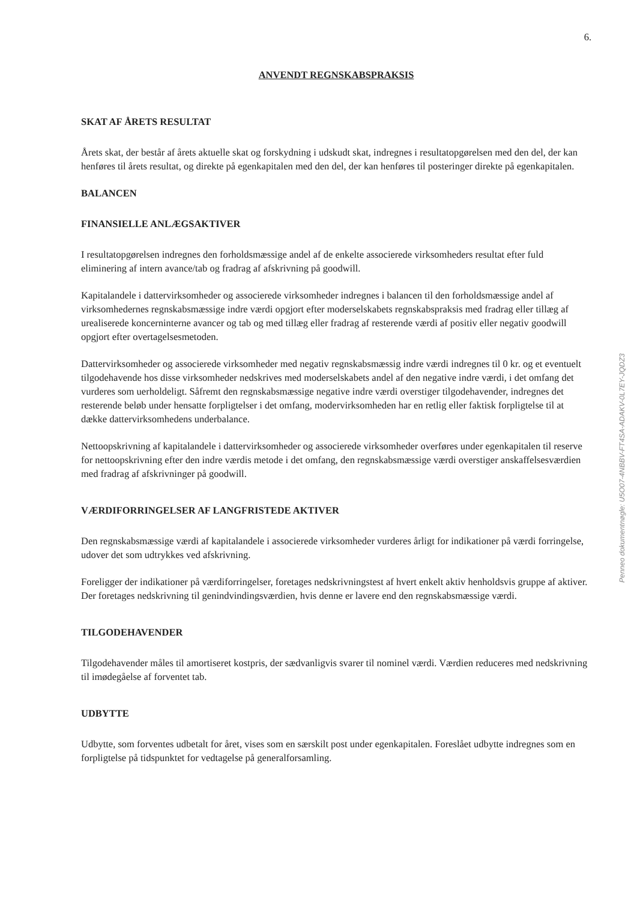6.
ANVENDT REGNSKABSPRAKSIS
SKAT AF ÅRETS RESULTAT
Årets skat, der består af årets aktuelle skat og forskydning i udskudt skat, indregnes i resultatopgørelsen med den del, der kan henføres til årets resultat, og direkte på egenkapitalen med den del, der kan henføres til posteringer direkte på egenkapitalen.
BALANCEN
FINANSIELLE ANLÆGSAKTIVER
I resultatopgørelsen indregnes den forholdsmæssige andel af de enkelte associerede virksomheders resultat efter fuld eliminering af intern avance/tab og fradrag af afskrivning på goodwill.
Kapitalandele i dattervirksomheder og associerede virksomheder indregnes i balancen til den forholdsmæssige andel af virksomhedernes regnskabsmæssige indre værdi opgjort efter moderselskabets regnskabspraksis med fradrag eller tillæg af urealiserede koncerninterne avancer og tab og med tillæg eller fradrag af resterende værdi af positiv eller negativ goodwill opgjort efter overtagelsesmetoden.
Dattervirksomheder og associerede virksomheder med negativ regnskabsmæssig indre værdi indregnes til 0 kr. og et eventuelt tilgodehavende hos disse virksomheder nedskrives med moderselskabets andel af den negative indre værdi, i det omfang det vurderes som uerholdeligt. Såfremt den regnskabsmæssige negative indre værdi overstiger tilgodehavender, indregnes det resterende beløb under hensatte forpligtelser i det omfang, modervirksomheden har en retlig eller faktisk forpligtelse til at dække dattervirksomhedens underbalance.
Nettoopskrivning af kapitalandele i dattervirksomheder og associerede virksomheder overføres under egenkapitalen til reserve for nettoopskrivning efter den indre værdis metode i det omfang, den regnskabsmæssige værdi overstiger anskaffelsesværdien med fradrag af afskrivninger på goodwill.
VÆRDIFORRINGELSER AF LANGFRISTEDE AKTIVER
Den regnskabsmæssige værdi af kapitalandele i associerede virksomheder vurderes årligt for indikationer på værdi forringelse, udover det som udtrykkes ved afskrivning.
Foreligger der indikationer på værdiforringelser, foretages nedskrivningstest af hvert enkelt aktiv henholdsvis gruppe af aktiver. Der foretages nedskrivning til genindvindingsværdien, hvis denne er lavere end den regnskabsmæssige værdi.
TILGODEHAVENDER
Tilgodehavender måles til amortiseret kostpris, der sædvanligvis svarer til nominel værdi. Værdien reduceres med nedskrivning til imødegåelse af forventet tab.
UDBYTTE
Udbytte, som forventes udbetalt for året, vises som en særskilt post under egenkapitalen. Foreslået udbytte indregnes som en forpligtelse på tidspunktet for vedtagelse på generalforsamling.
Penneo dokumentnøgle: U5O07-4NBBV-FT4SA-ADAKV-0L7EY-JQDZ3